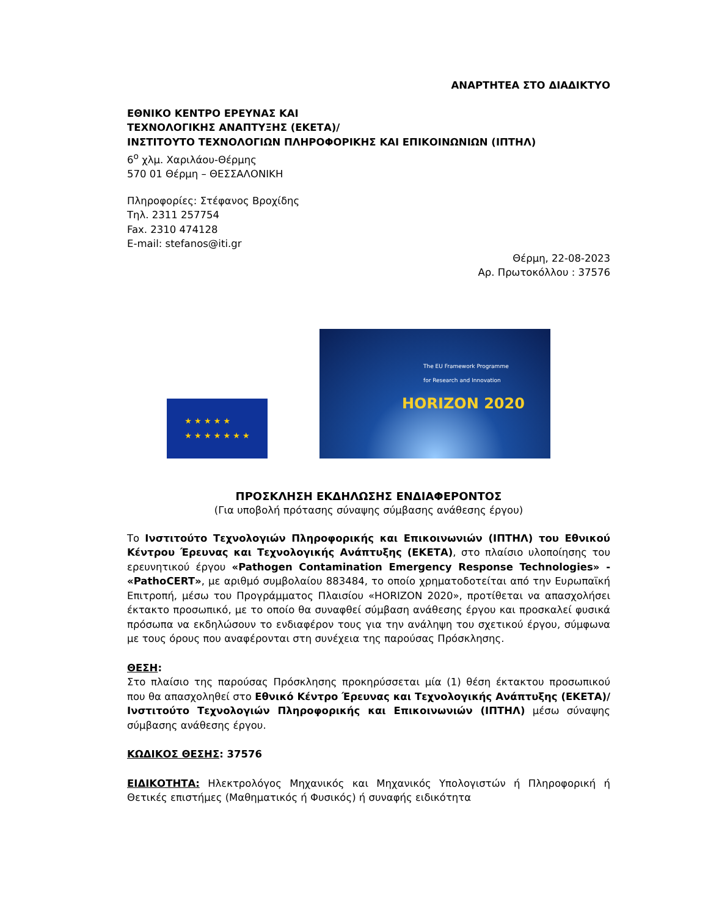ΑΝΑΡΤΗΤΕΑ ΣΤΟ ΔΙΑΔΙΚΤΥΟ
ΕΘΝΙΚΟ ΚΕΝΤΡΟ ΕΡΕΥΝΑΣ ΚΑΙ
ΤΕΧΝΟΛΟΓΙΚΗΣ ΑΝΑΠΤΥΞΗΣ (ΕΚΕΤΑ)/
ΙΝΣΤΙΤΟΥΤΟ ΤΕΧΝΟΛΟΓΙΩΝ ΠΛΗΡΟΦΟΡΙΚΗΣ ΚΑΙ ΕΠΙΚΟΙΝΩΝΙΩΝ (ΙΠΤΗΛ)
6<sup>ο</sup> χλμ. Χαριλάου-Θέρμης
570 01 Θέρμη – ΘΕΣΣΑΛΟΝΙΚΗ
Πληροφορίες: Στέφανος Βροχίδης
Τηλ. 2311 257754
Fax. 2310 474128
E-mail: stefanos@iti.gr
Θέρμη, 22-08-2023
Αρ. Πρωτοκόλλου : 37576
★ ★ ★ ★ ★
★ ★ ★ ★ ★ ★ ★
The EU Framework Programme
for Research and Innovation
HORIZON 2020
ΠΡΟΣΚΛΗΣΗ ΕΚΔΗΛΩΣΗΣ ΕΝΔΙΑΦΕΡΟΝΤΟΣ
(Για υποβολή πρότασης σύναψης σύμβασης ανάθεσης έργου)
Το Ινστιτούτο Τεχνολογιών Πληροφορικής και Επικοινωνιών (ΙΠΤΗΛ) του Εθνικού Κέντρου Έρευνας και Τεχνολογικής Ανάπτυξης (ΕΚΕΤΑ), στο πλαίσιο υλοποίησης του ερευνητικού έργου «Pathogen Contamination Emergency Response Technologies» - «PathoCERT», με αριθμό συμβολαίου 883484, το οποίο χρηματοδοτείται από την Ευρωπαϊκή Επιτροπή, μέσω του Προγράμματος Πλαισίου «HORIZON 2020», προτίθεται να απασχολήσει έκτακτο προσωπικό, με το οποίο θα συναφθεί σύμβαση ανάθεσης έργου και προσκαλεί φυσικά πρόσωπα να εκδηλώσουν το ενδιαφέρον τους για την ανάληψη του σχετικού έργου, σύμφωνα με τους όρους που αναφέρονται στη συνέχεια της παρούσας Πρόσκλησης.
ΘΕΣΗ:
Στο πλαίσιο της παρούσας Πρόσκλησης προκηρύσσεται μία (1) θέση έκτακτου προσωπικού που θα απασχοληθεί στο Εθνικό Κέντρο Έρευνας και Τεχνολογικής Ανάπτυξης (ΕΚΕΤΑ)/ Ινστιτούτο Τεχνολογιών Πληροφορικής και Επικοινωνιών (ΙΠΤΗΛ) μέσω σύναψης σύμβασης ανάθεσης έργου.
ΚΩΔΙΚΟΣ ΘΕΣΗΣ: 37576
ΕΙΔΙΚΟΤΗΤΑ: Ηλεκτρολόγος Μηχανικός και Μηχανικός Υπολογιστών ή Πληροφορική ή Θετικές επιστήμες (Μαθηματικός ή Φυσικός) ή συναφής ειδικότητα